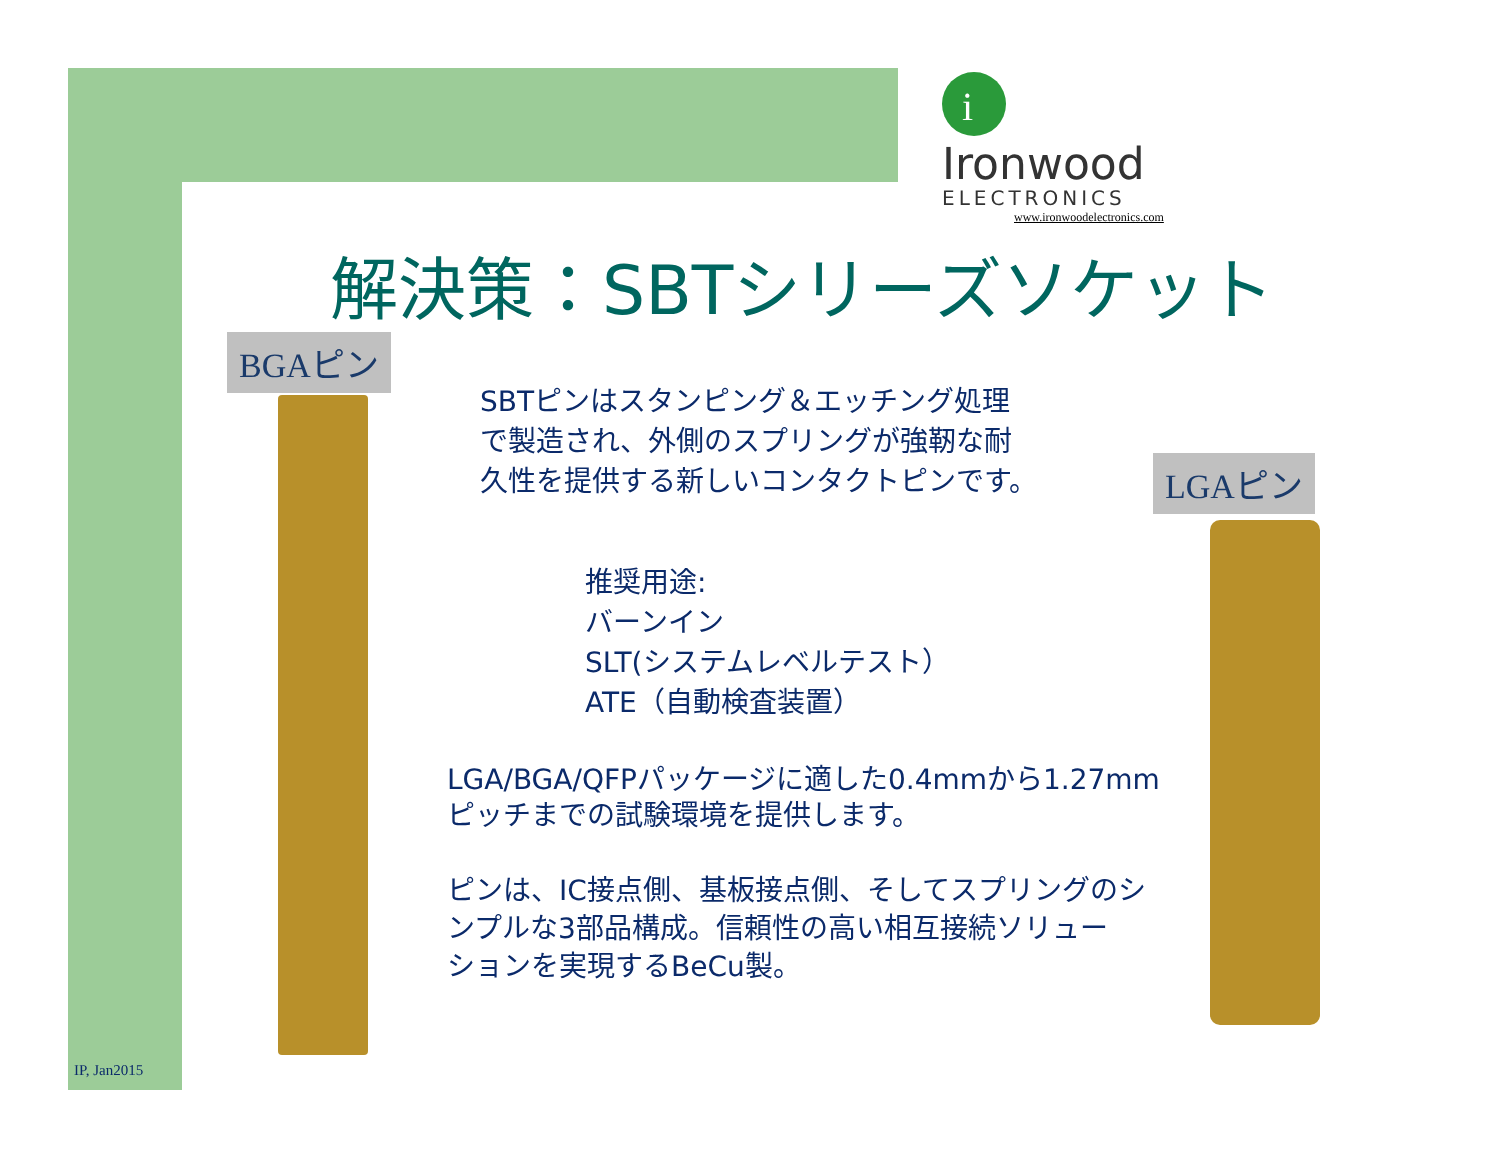i
Ironwood
ELECTRONICS
www.ironwoodelectronics.com
解決策：SBTシリーズソケット
BGAピン
SBTピンはスタンピング＆エッチング処理
で製造され、外側のスプリングが強靭な耐
久性を提供する新しいコンタクトピンです。
LGAピン
推奨用途:
バーンイン
SLT(システムレベルテスト）
ATE（自動検査装置）
LGA/BGA/QFPパッケージに適した0.4mmから1.27mm
ピッチまでの試験環境を提供します。
ピンは、IC接点側、基板接点側、そしてスプリングのシ
ンプルな3部品構成。信頼性の高い相互接続ソリュー
ションを実現するBeCu製。
IP, Jan2015